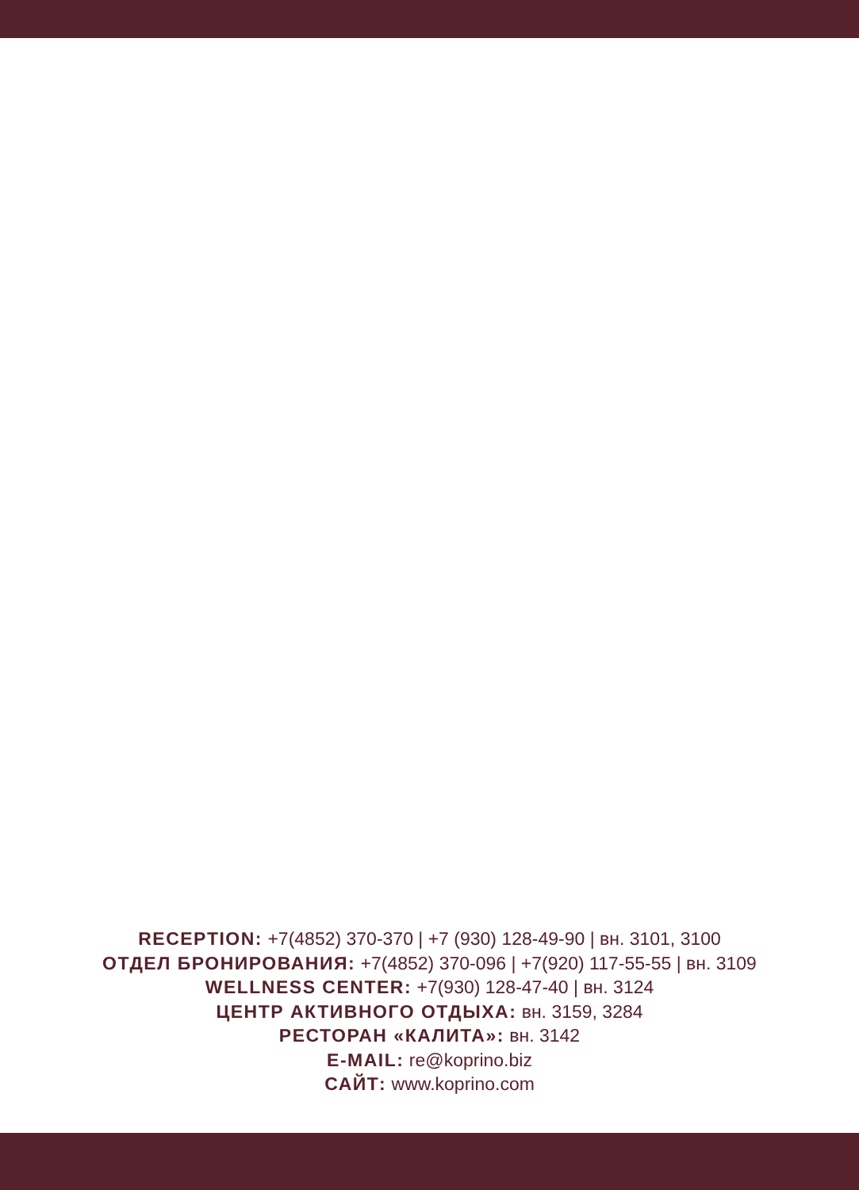RECEPTION: +7(4852) 370-370 | +7 (930) 128-49-90 | вн. 3101, 3100
ОТДЕЛ БРОНИРОВАНИЯ: +7(4852) 370-096 | +7(920) 117-55-55 | вн. 3109
WELLNESS CENTER: +7(930) 128-47-40 | вн. 3124
ЦЕНТР АКТИВНОГО ОТДЫХА: вн. 3159, 3284
РЕСТОРАН «КАЛИТА»: вн. 3142
E-MAIL: re@koprino.biz
САЙТ: www.koprino.com